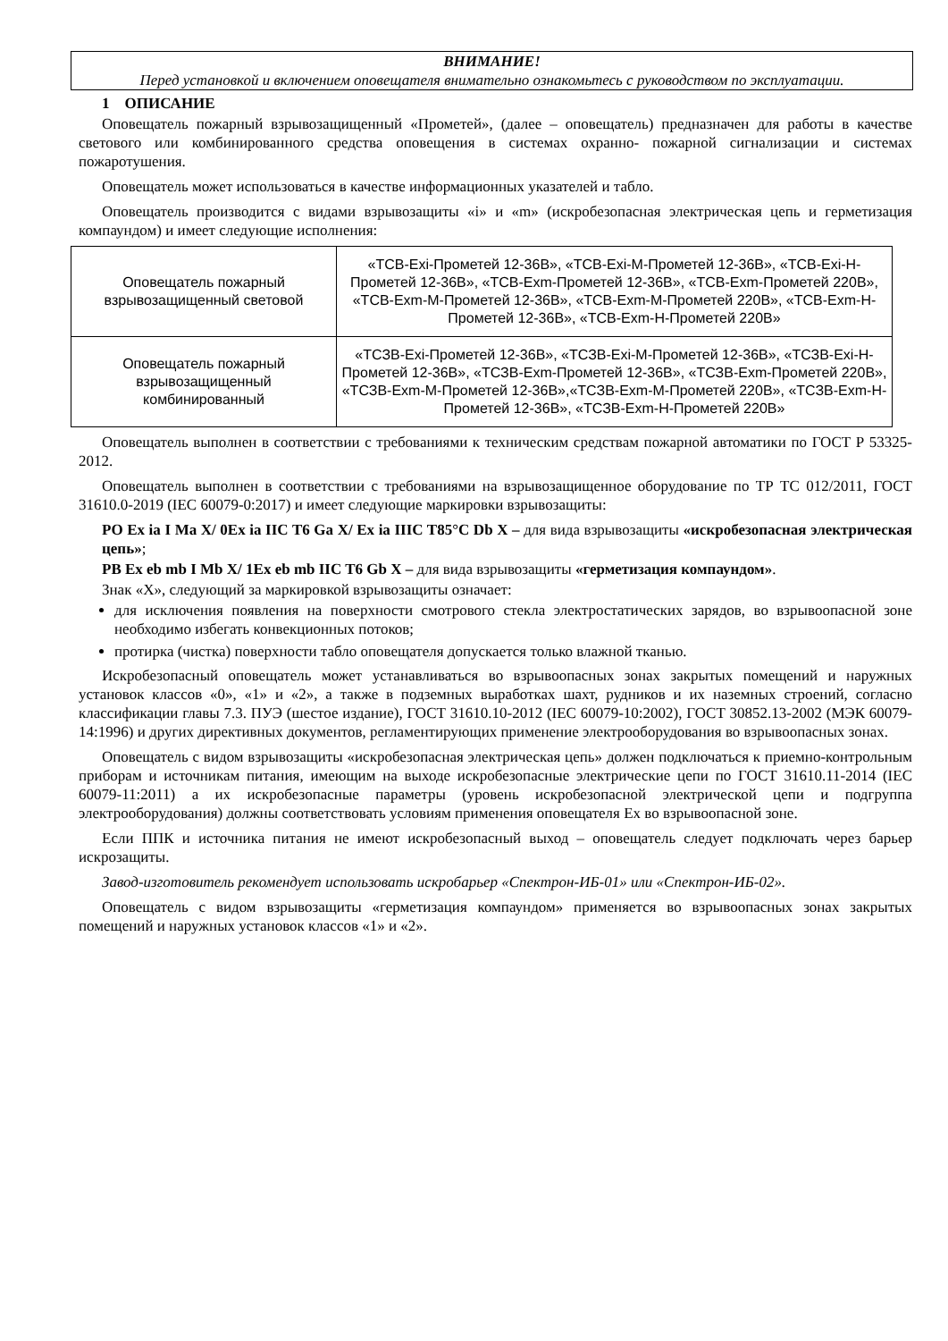ВНИМАНИЕ!
Перед установкой и включением оповещателя внимательно ознакомьтесь с руководством по эксплуатации.
1 ОПИСАНИЕ
Оповещатель пожарный взрывозащищенный «Прометей», (далее – оповещатель) предназначен для работы в качестве светового или комбинированного средства оповещения в системах охранно- пожарной сигнализации и системах пожаротушения.
Оповещатель может использоваться в качестве информационных указателей и табло.
Оповещатель производится с видами взрывозащиты «i» и «m» (искробезопасная электрическая цепь и герметизация компаундом) и имеет следующие исполнения:
| Оповещатель пожарный взрывозащищенный световой | «ТСВ-Exi-Прометей 12-36В», «ТСВ-Exi-М-Прометей 12-36В», «ТСВ-Exi-Н-Прометей 12-36В», «ТСВ-Exm-Прометей 12-36В», «ТСВ-Exm-Прометей 220В», «ТСВ-Exm-М-Прометей 12-36В», «ТСВ-Exm-М-Прометей 220В», «ТСВ-Exm-Н-Прометей 12-36В», «ТСВ-Exm-Н-Прометей 220В» |
| Оповещатель пожарный взрывозащищенный комбинированный | «ТСЗВ-Exi-Прометей 12-36В», «ТСЗВ-Exi-М-Прометей 12-36В», «ТСЗВ-Exi-Н-Прометей 12-36В», «ТСЗВ-Exm-Прометей 12-36В», «ТСЗВ-Exm-Прометей 220В», «ТСЗВ-Exm-М-Прометей 12-36В»,«ТСЗВ-Exm-М-Прометей 220В», «ТСЗВ-Exm-Н-Прометей 12-36В», «ТСЗВ-Exm-Н-Прометей 220В» |
Оповещатель выполнен в соответствии с требованиями к техническим средствам пожарной автоматики по ГОСТ Р 53325-2012.
Оповещатель выполнен в соответствии с требованиями на взрывозащищенное оборудование по ТР ТС 012/2011, ГОСТ 31610.0-2019 (IEC 60079-0:2017) и имеет следующие маркировки взрывозащиты:
PO Ex ia I Ma X/ 0Ex ia IIC T6 Ga X/ Ex ia IIIC T85°C Db X – для вида взрывозащиты «искробезопасная электрическая цепь»;
PB Ex eb mb I Mb X/ 1Ex eb mb IIC T6 Gb X – для вида взрывозащиты «герметизация компаундом».
Знак «Х», следующий за маркировкой взрывозащиты означает:
для исключения появления на поверхности смотрового стекла электростатических зарядов, во взрывоопасной зоне необходимо избегать конвекционных потоков;
протирка (чистка) поверхности табло оповещателя допускается только влажной тканью.
Искробезопасный оповещатель может устанавливаться во взрывоопасных зонах закрытых помещений и наружных установок классов «0», «1» и «2», а также в подземных выработках шахт, рудников и их наземных строений, согласно классификации главы 7.3. ПУЭ (шестое издание), ГОСТ 31610.10-2012 (IEC 60079-10:2002), ГОСТ 30852.13-2002 (МЭК 60079-14:1996) и других директивных документов, регламентирующих применение электрооборудования во взрывоопасных зонах.
Оповещатель с видом взрывозащиты «искробезопасная электрическая цепь» должен подключаться к приемно-контрольным приборам и источникам питания, имеющим на выходе искробезопасные электрические цепи по ГОСТ 31610.11-2014 (IEC 60079-11:2011) а их искробезопасные параметры (уровень искробезопасной электрической цепи и подгруппа электрооборудования) должны соответствовать условиям применения оповещателя Ex во взрывоопасной зоне.
Если ППК и источника питания не имеют искробезопасный выход – оповещатель следует подключать через барьер искрозащиты.
Завод-изготовитель рекомендует использовать искробарьер «Спектрон-ИБ-01» или «Спектрон-ИБ-02».
Оповещатель с видом взрывозащиты «герметизация компаундом» применяется во взрывоопасных зонах закрытых помещений и наружных установок классов «1» и «2».